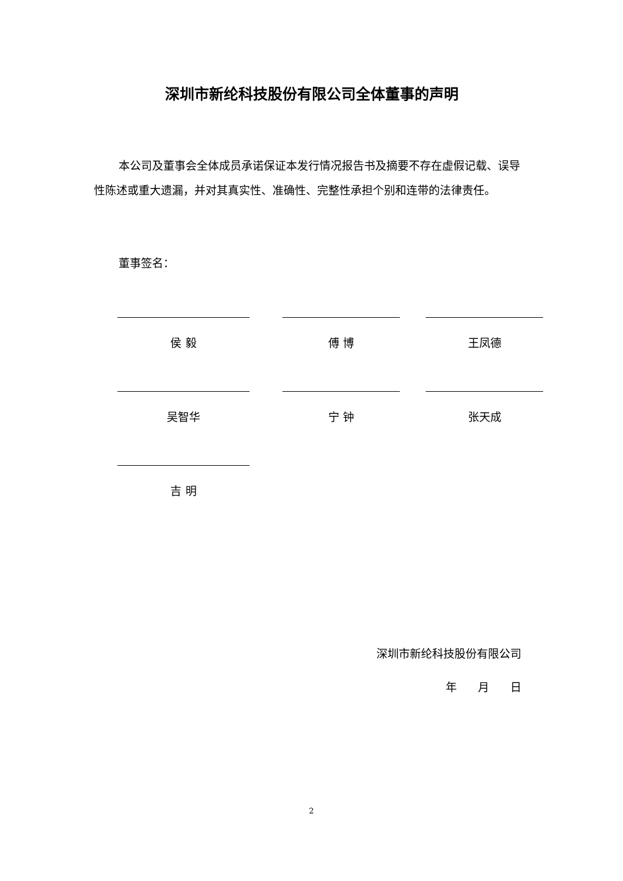深圳市新纶科技股份有限公司全体董事的声明
本公司及董事会全体成员承诺保证本发行情况报告书及摘要不存在虚假记载、误导性陈述或重大遗漏，并对其真实性、准确性、完整性承担个别和连带的法律责任。
董事签名：
侯 毅 傅 博 王凤德
吴智华 宁 钟 张天成
吉 明
深圳市新纶科技股份有限公司
年 月 日
2